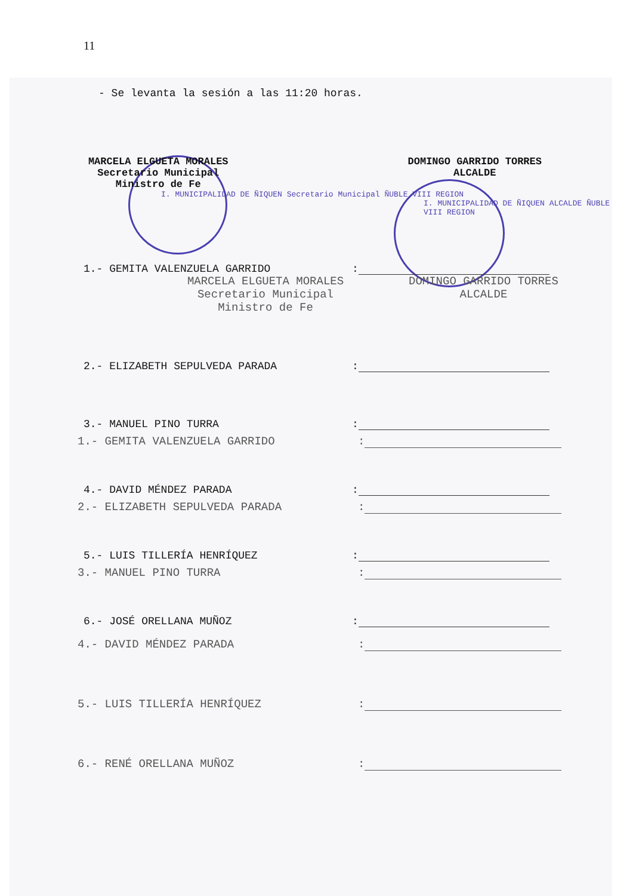11
- Se levanta la sesión a las 11:20 horas.
MARCELA ELGUETA MORALES
Secretario Municipal
Ministro de Fe
DOMINGO GARRIDO TORRES
ALCALDE
I. MUNICIPALIDAD DE ÑIQUEN Secretario Municipal ÑUBLE VIII REGION
I. MUNICIPALIDAD DE ÑIQUEN ALCALDE ÑUBLE VIII REGION
1.- GEMITA VALENZUELA GARRIDO:
MARCELA ELGUETA MORALES
Secretario Municipal
Ministro de Fe DOMINGO GARRIDO TORRES
ALCALDE
2.- ELIZABETH SEPULVEDA PARADA:
3.- MANUEL PINO TURRA:
1.- GEMITA VALENZUELA GARRIDO:
4.- DAVID MÉNDEZ PARADA:
2.- ELIZABETH SEPULVEDA PARADA:
5.- LUIS TILLERÍA HENRÍQUEZ:
3.- MANUEL PINO TURRA:
6.- JOSÉ ORELLANA MUÑOZ:
4.- DAVID MÉNDEZ PARADA:
5.- LUIS TILLERÍA HENRÍQUEZ:
6.- RENÉ ORELLANA MUÑOZ: